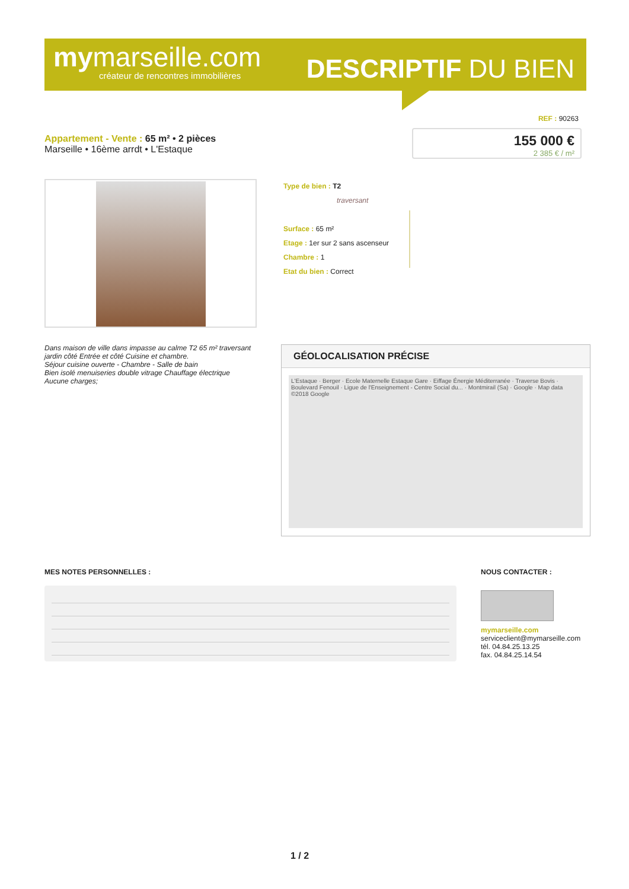mymarseille.com
créateur de rencontres immobilières
DESCRIPTIF DU BIEN
REF : 90263
Appartement - Vente : 65 m² • 2 pièces
Marseille • 16ème arrdt • L'Estaque
155 000 €
2 385 € / m²
Type de bien : T2
traversant
Surface : 65 m²
Etage : 1er sur 2 sans ascenseur
Chambre : 1
Etat du bien : Correct
Dans maison de ville dans impasse au calme T2 65 m² traversant jardin côté Entrée et côté Cuisine et chambre.
Séjour cuisine ouverte - Chambre - Salle de bain
Bien isolé menuiseries double vitrage Chauffage électrique
Aucune charges;
GÉOLOCALISATION PRÉCISE
L'Estaque · Berger · Ecole Maternelle Estaque Gare · Eiffage Énergie Méditerranée · Traverse Bovis · Boulevard Fenouil · Ligue de l'Enseignement - Centre Social du... · Montmirail (Sa) · Google · Map data ©2018 Google
MES NOTES PERSONNELLES : NOUS CONTACTER :
mymarseille.com
serviceclient@mymarseille.com
tél. 04.84.25.13.25
fax. 04.84.25.14.54
1 / 2